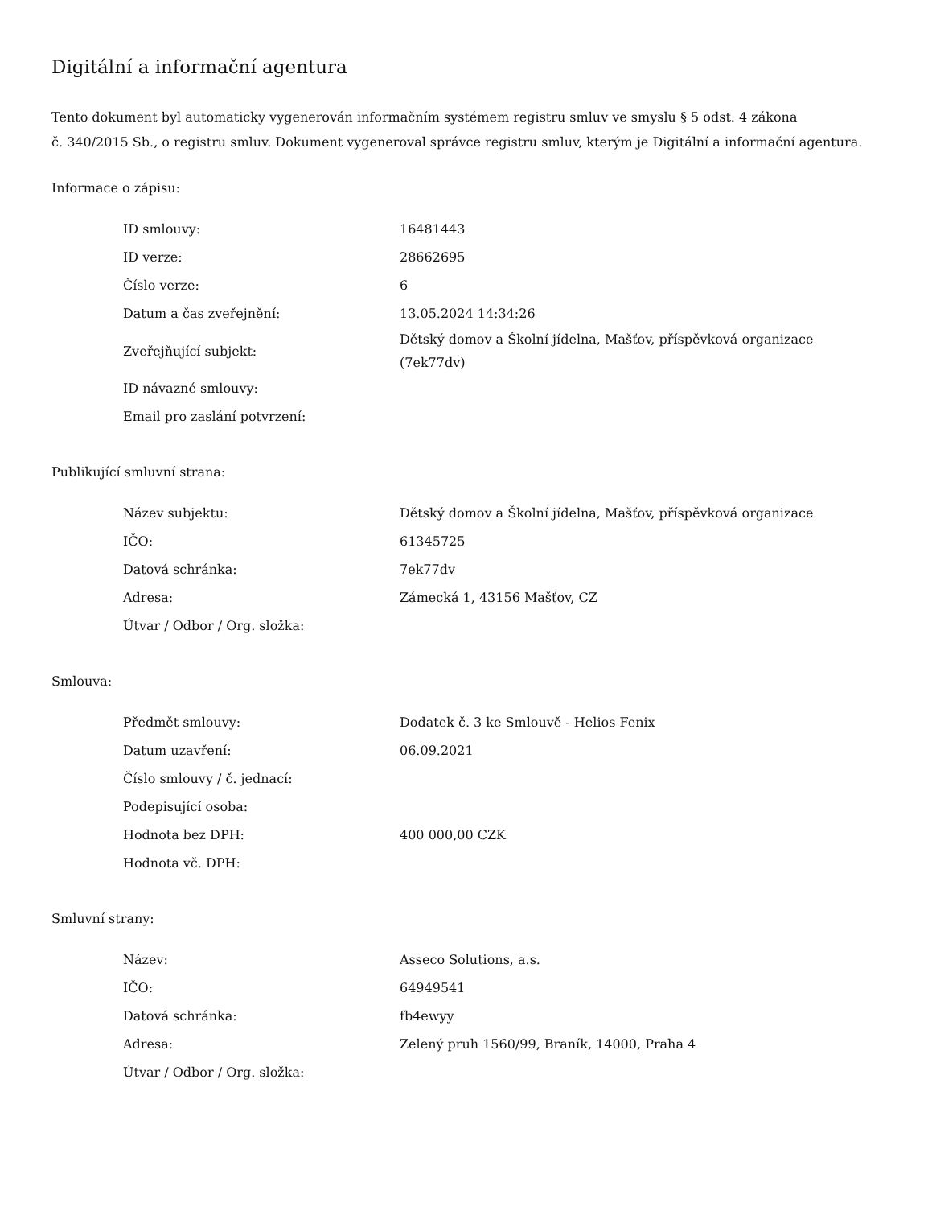Digitální a informační agentura
Tento dokument byl automaticky vygenerován informačním systémem registru smluv ve smyslu § 5 odst. 4 zákona
č. 340/2015 Sb., o registru smluv. Dokument vygeneroval správce registru smluv, kterým je Digitální a informační agentura.
Informace o zápisu:
| ID smlouvy: | 16481443 |
| ID verze: | 28662695 |
| Číslo verze: | 6 |
| Datum a čas zveřejnění: | 13.05.2024 14:34:26 |
| Zveřejňující subjekt: | Dětský domov a Školní jídelna, Mašťov, příspěvková organizace (7ek77dv) |
| ID návazné smlouvy: | |
| Email pro zaslání potvrzení: | |
Publikující smluvní strana:
| Název subjektu: | Dětský domov a Školní jídelna, Mašťov, příspěvková organizace |
| IČO: | 61345725 |
| Datová schránka: | 7ek77dv |
| Adresa: | Zámecká 1, 43156 Mašťov, CZ |
| Útvar / Odbor / Org. složka: | |
Smlouva:
| Předmět smlouvy: | Dodatek č. 3 ke Smlouvě - Helios Fenix |
| Datum uzavření: | 06.09.2021 |
| Číslo smlouvy / č. jednací: | |
| Podepisující osoba: | |
| Hodnota bez DPH: | 400 000,00 CZK |
| Hodnota vč. DPH: | |
Smluvní strany:
| Název: | Asseco Solutions, a.s. |
| IČO: | 64949541 |
| Datová schránka: | fb4ewyy |
| Adresa: | Zelený pruh 1560/99, Braník, 14000, Praha 4 |
| Útvar / Odbor / Org. složka: | |